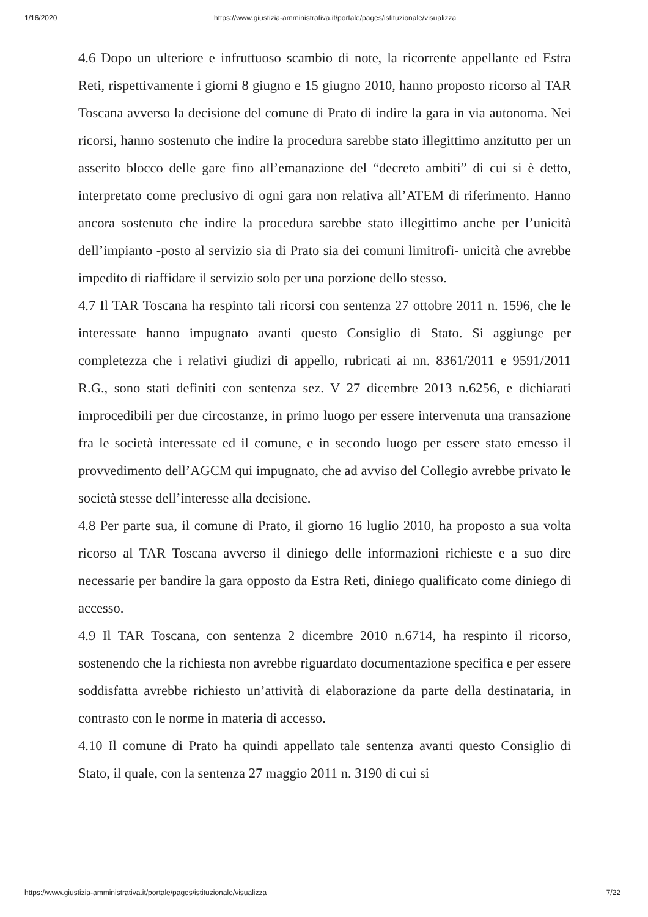1/16/2020 https://www.giustizia-amministrativa.it/portale/pages/istituzionale/visualizza
4.6 Dopo un ulteriore e infruttuoso scambio di note, la ricorrente appellante ed Estra Reti, rispettivamente i giorni 8 giugno e 15 giugno 2010, hanno proposto ricorso al TAR Toscana avverso la decisione del comune di Prato di indire la gara in via autonoma. Nei ricorsi, hanno sostenuto che indire la procedura sarebbe stato illegittimo anzitutto per un asserito blocco delle gare fino all’emanazione del “decreto ambiti” di cui si è detto, interpretato come preclusivo di ogni gara non relativa all’ATEM di riferimento. Hanno ancora sostenuto che indire la procedura sarebbe stato illegittimo anche per l’unicità dell’impianto -posto al servizio sia di Prato sia dei comuni limitrofi- unicità che avrebbe impedito di riaffidare il servizio solo per una porzione dello stesso.
4.7 Il TAR Toscana ha respinto tali ricorsi con sentenza 27 ottobre 2011 n. 1596, che le interessate hanno impugnato avanti questo Consiglio di Stato. Si aggiunge per completezza che i relativi giudizi di appello, rubricati ai nn. 8361/2011 e 9591/2011 R.G., sono stati definiti con sentenza sez. V 27 dicembre 2013 n.6256, e dichiarati improcedibili per due circostanze, in primo luogo per essere intervenuta una transazione fra le società interessate ed il comune, e in secondo luogo per essere stato emesso il provvedimento dell’AGCM qui impugnato, che ad avviso del Collegio avrebbe privato le società stesse dell’interesse alla decisione.
4.8 Per parte sua, il comune di Prato, il giorno 16 luglio 2010, ha proposto a sua volta ricorso al TAR Toscana avverso il diniego delle informazioni richieste e a suo dire necessarie per bandire la gara opposto da Estra Reti, diniego qualificato come diniego di accesso.
4.9 Il TAR Toscana, con sentenza 2 dicembre 2010 n.6714, ha respinto il ricorso, sostenendo che la richiesta non avrebbe riguardato documentazione specifica e per essere soddisfatta avrebbe richiesto un’attività di elaborazione da parte della destinataria, in contrasto con le norme in materia di accesso.
4.10 Il comune di Prato ha quindi appellato tale sentenza avanti questo Consiglio di Stato, il quale, con la sentenza 27 maggio 2011 n. 3190 di cui si
https://www.giustizia-amministrativa.it/portale/pages/istituzionale/visualizza 7/22